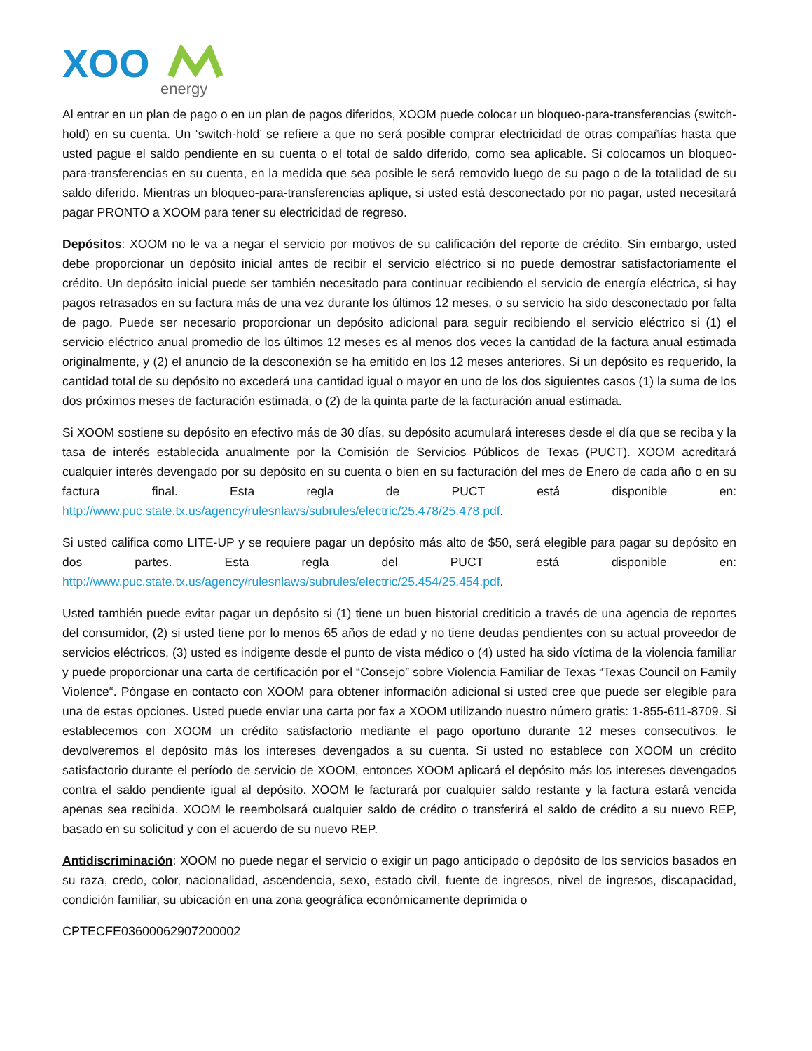XOO
energy
Al entrar en un plan de pago o en un plan de pagos diferidos, XOOM puede colocar un bloqueo-para-transferencias (switch-hold) en su cuenta. Un ‘switch-hold’ se refiere a que no será posible comprar electricidad de otras compañías hasta que usted pague el saldo pendiente en su cuenta o el total de saldo diferido, como sea aplicable. Si colocamos un bloqueo-para-transferencias en su cuenta, en la medida que sea posible le será removido luego de su pago o de la totalidad de su saldo diferido. Mientras un bloqueo-para-transferencias aplique, si usted está desconectado por no pagar, usted necesitará pagar PRONTO a XOOM para tener su electricidad de regreso.
Depósitos: XOOM no le va a negar el servicio por motivos de su calificación del reporte de crédito. Sin embargo, usted debe proporcionar un depósito inicial antes de recibir el servicio eléctrico si no puede demostrar satisfactoriamente el crédito. Un depósito inicial puede ser también necesitado para continuar recibiendo el servicio de energía eléctrica, si hay pagos retrasados en su factura más de una vez durante los últimos 12 meses, o su servicio ha sido desconectado por falta de pago. Puede ser necesario proporcionar un depósito adicional para seguir recibiendo el servicio eléctrico si (1) el servicio eléctrico anual promedio de los últimos 12 meses es al menos dos veces la cantidad de la factura anual estimada originalmente, y (2) el anuncio de la desconexión se ha emitido en los 12 meses anteriores. Si un depósito es requerido, la cantidad total de su depósito no excederá una cantidad igual o mayor en uno de los dos siguientes casos (1) la suma de los dos próximos meses de facturación estimada, o (2) de la quinta parte de la facturación anual estimada.
Si XOOM sostiene su depósito en efectivo más de 30 días, su depósito acumulará intereses desde el día que se reciba y la tasa de interés establecida anualmente por la Comisión de Servicios Públicos de Texas (PUCT). XOOM acreditará cualquier interés devengado por su depósito en su cuenta o bien en su facturación del mes de Enero de cada año o en su factura final. Esta regla de PUCT está disponible en: http://www.puc.state.tx.us/agency/rulesnlaws/subrules/electric/25.478/25.478.pdf.
Si usted califica como LITE-UP y se requiere pagar un depósito más alto de $50, será elegible para pagar su depósito en dos partes. Esta regla del PUCT está disponible en: http://www.puc.state.tx.us/agency/rulesnlaws/subrules/electric/25.454/25.454.pdf.
Usted también puede evitar pagar un depósito si (1) tiene un buen historial crediticio a través de una agencia de reportes del consumidor, (2) si usted tiene por lo menos 65 años de edad y no tiene deudas pendientes con su actual proveedor de servicios eléctricos, (3) usted es indigente desde el punto de vista médico o (4) usted ha sido víctima de la violencia familiar y puede proporcionar una carta de certificación por el “Consejo” sobre Violencia Familiar de Texas “Texas Council on Family Violence“. Póngase en contacto con XOOM para obtener información adicional si usted cree que puede ser elegible para una de estas opciones. Usted puede enviar una carta por fax a XOOM utilizando nuestro número gratis: 1-855-611-8709. Si establecemos con XOOM un crédito satisfactorio mediante el pago oportuno durante 12 meses consecutivos, le devolveremos el depósito más los intereses devengados a su cuenta. Si usted no establece con XOOM un crédito satisfactorio durante el período de servicio de XOOM, entonces XOOM aplicará el depósito más los intereses devengados contra el saldo pendiente igual al depósito. XOOM le facturará por cualquier saldo restante y la factura estará vencida apenas sea recibida. XOOM le reembolsará cualquier saldo de crédito o transferirá el saldo de crédito a su nuevo REP, basado en su solicitud y con el acuerdo de su nuevo REP.
Antidiscriminación: XOOM no puede negar el servicio o exigir un pago anticipado o depósito de los servicios basados en su raza, credo, color, nacionalidad, ascendencia, sexo, estado civil, fuente de ingresos, nivel de ingresos, discapacidad, condición familiar, su ubicación en una zona geográfica económicamente deprimida o
CPTECFE03600062907200002